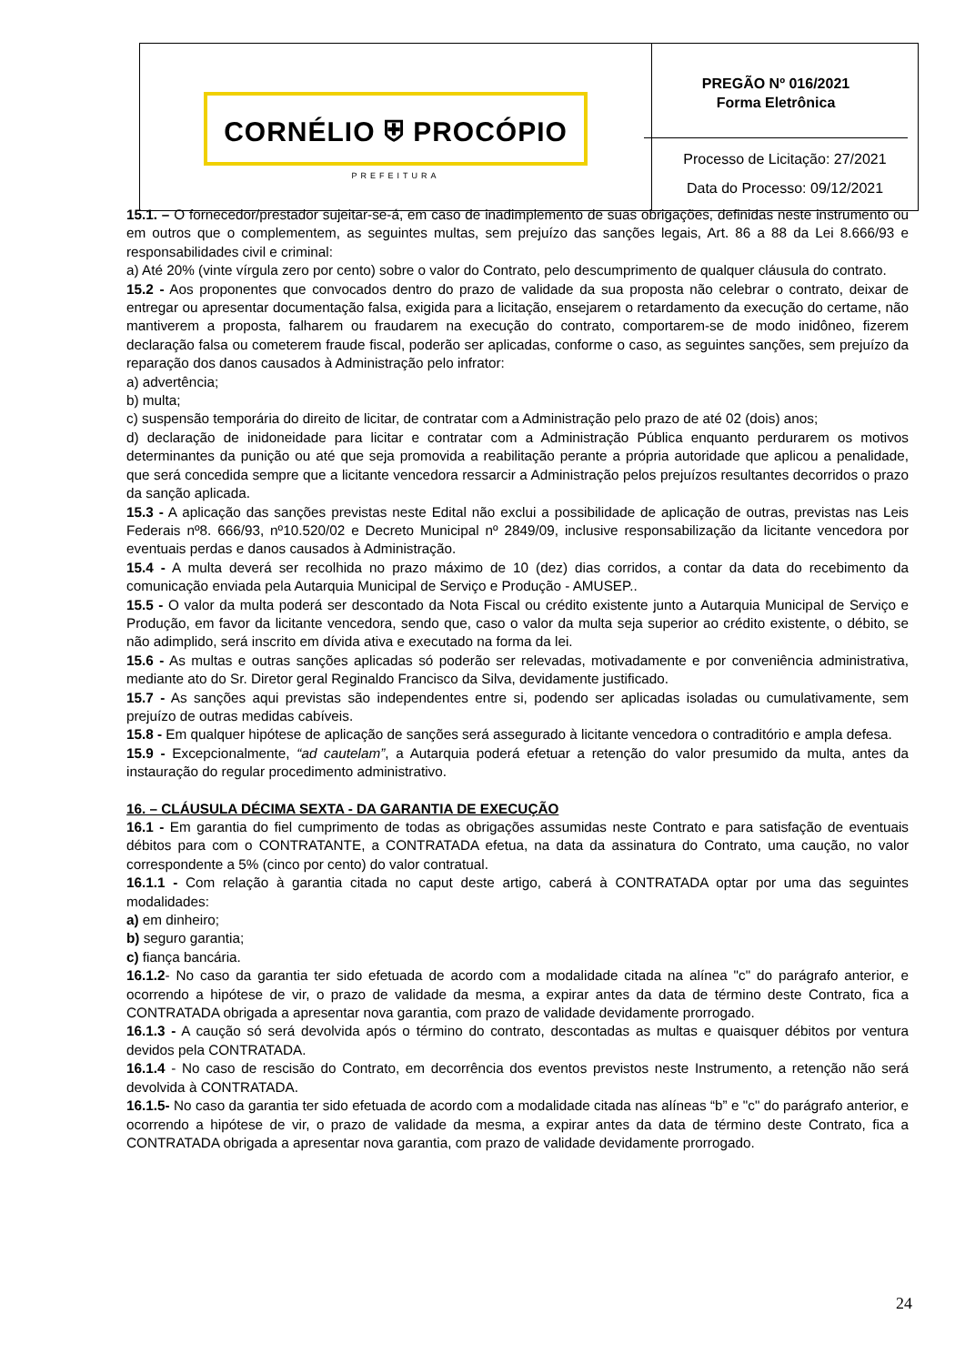| CORNÉLIO ⛨ PROCÓPIO PREFEITURA | PREGÃO Nº 016/2021 Forma Eletrônica Processo de Licitação: 27/2021 Data do Processo: 09/12/2021 |
15.1. – O fornecedor/prestador sujeitar-se-á, em caso de inadimplemento de suas obrigações, definidas neste instrumento ou em outros que o complementem, as seguintes multas, sem prejuízo das sanções legais, Art. 86 a 88 da Lei 8.666/93 e responsabilidades civil e criminal:
a) Até 20% (vinte vírgula zero por cento) sobre o valor do Contrato, pelo descumprimento de qualquer cláusula do contrato.
15.2 - Aos proponentes que convocados dentro do prazo de validade da sua proposta não celebrar o contrato, deixar de entregar ou apresentar documentação falsa, exigida para a licitação, ensejarem o retardamento da execução do certame, não mantiverem a proposta, falharem ou fraudarem na execução do contrato, comportarem-se de modo inidôneo, fizerem declaração falsa ou cometerem fraude fiscal, poderão ser aplicadas, conforme o caso, as seguintes sanções, sem prejuízo da reparação dos danos causados à Administração pelo infrator:
a) advertência;
b) multa;
c) suspensão temporária do direito de licitar, de contratar com a Administração pelo prazo de até 02 (dois) anos;
d) declaração de inidoneidade para licitar e contratar com a Administração Pública enquanto perdurarem os motivos determinantes da punição ou até que seja promovida a reabilitação perante a própria autoridade que aplicou a penalidade, que será concedida sempre que a licitante vencedora ressarcir a Administração pelos prejuízos resultantes decorridos o prazo da sanção aplicada.
15.3 - A aplicação das sanções previstas neste Edital não exclui a possibilidade de aplicação de outras, previstas nas Leis Federais nº8. 666/93, nº10.520/02 e Decreto Municipal nº 2849/09, inclusive responsabilização da licitante vencedora por eventuais perdas e danos causados à Administração.
15.4 - A multa deverá ser recolhida no prazo máximo de 10 (dez) dias corridos, a contar da data do recebimento da comunicação enviada pela Autarquia Municipal de Serviço e Produção - AMUSEP..
15.5 - O valor da multa poderá ser descontado da Nota Fiscal ou crédito existente junto a Autarquia Municipal de Serviço e Produção, em favor da licitante vencedora, sendo que, caso o valor da multa seja superior ao crédito existente, o débito, se não adimplido, será inscrito em dívida ativa e executado na forma da lei.
15.6 - As multas e outras sanções aplicadas só poderão ser relevadas, motivadamente e por conveniência administrativa, mediante ato do Sr. Diretor geral Reginaldo Francisco da Silva, devidamente justificado.
15.7 - As sanções aqui previstas são independentes entre si, podendo ser aplicadas isoladas ou cumulativamente, sem prejuízo de outras medidas cabíveis.
15.8 - Em qualquer hipótese de aplicação de sanções será assegurado à licitante vencedora o contraditório e ampla defesa.
15.9 - Excepcionalmente, “ad cautelam”, a Autarquia poderá efetuar a retenção do valor presumido da multa, antes da instauração do regular procedimento administrativo.
16. – CLÁUSULA DÉCIMA SEXTA - DA GARANTIA DE EXECUÇÃO
16.1 - Em garantia do fiel cumprimento de todas as obrigações assumidas neste Contrato e para satisfação de eventuais débitos para com o CONTRATANTE, a CONTRATADA efetua, na data da assinatura do Contrato, uma caução, no valor correspondente a 5% (cinco por cento) do valor contratual.
16.1.1 - Com relação à garantia citada no caput deste artigo, caberá à CONTRATADA optar por uma das seguintes modalidades:
a) em dinheiro;
b) seguro garantia;
c) fiança bancária.
16.1.2- No caso da garantia ter sido efetuada de acordo com a modalidade citada na alínea "c" do parágrafo anterior, e ocorrendo a hipótese de vir, o prazo de validade da mesma, a expirar antes da data de término deste Contrato, fica a CONTRATADA obrigada a apresentar nova garantia, com prazo de validade devidamente prorrogado.
16.1.3 - A caução só será devolvida após o término do contrato, descontadas as multas e quaisquer débitos por ventura devidos pela CONTRATADA.
16.1.4 - No caso de rescisão do Contrato, em decorrência dos eventos previstos neste Instrumento, a retenção não será devolvida à CONTRATADA.
16.1.5- No caso da garantia ter sido efetuada de acordo com a modalidade citada nas alíneas “b” e "c" do parágrafo anterior, e ocorrendo a hipótese de vir, o prazo de validade da mesma, a expirar antes da data de término deste Contrato, fica a CONTRATADA obrigada a apresentar nova garantia, com prazo de validade devidamente prorrogado.
24